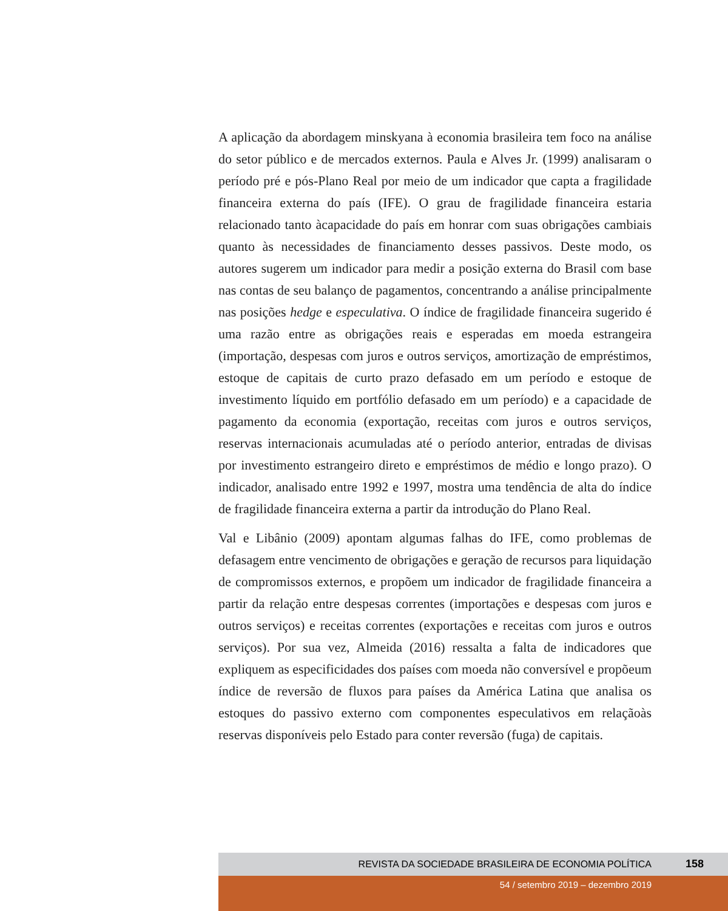A aplicação da abordagem minskyana à economia brasileira tem foco na análise do setor público e de mercados externos. Paula e Alves Jr. (1999) analisaram o período pré e pós-Plano Real por meio de um indicador que capta a fragilidade financeira externa do país (IFE). O grau de fragilidade financeira estaria relacionado tanto àcapacidade do país em honrar com suas obrigações cambiais quanto às necessidades de financiamento desses passivos. Deste modo, os autores sugerem um indicador para medir a posição externa do Brasil com base nas contas de seu balanço de pagamentos, concentrando a análise principalmente nas posições hedge e especulativa. O índice de fragilidade financeira sugerido é uma razão entre as obrigações reais e esperadas em moeda estrangeira (importação, despesas com juros e outros serviços, amortização de empréstimos, estoque de capitais de curto prazo defasado em um período e estoque de investimento líquido em portfólio defasado em um período) e a capacidade de pagamento da economia (exportação, receitas com juros e outros serviços, reservas internacionais acumuladas até o período anterior, entradas de divisas por investimento estrangeiro direto e empréstimos de médio e longo prazo). O indicador, analisado entre 1992 e 1997, mostra uma tendência de alta do índice de fragilidade financeira externa a partir da introdução do Plano Real.
Val e Libânio (2009) apontam algumas falhas do IFE, como problemas de defasagem entre vencimento de obrigações e geração de recursos para liquidação de compromissos externos, e propõem um indicador de fragilidade financeira a partir da relação entre despesas correntes (importações e despesas com juros e outros serviços) e receitas correntes (exportações e receitas com juros e outros serviços). Por sua vez, Almeida (2016) ressalta a falta de indicadores que expliquem as especificidades dos países com moeda não conversível e propõeum índice de reversão de fluxos para países da América Latina que analisa os estoques do passivo externo com componentes especulativos em relaçãoàs reservas disponíveis pelo Estado para conter reversão (fuga) de capitais.
REVISTA DA SOCIEDADE BRASILEIRA DE ECONOMIA POLÍTICA 158
54 / setembro 2019 – dezembro 2019